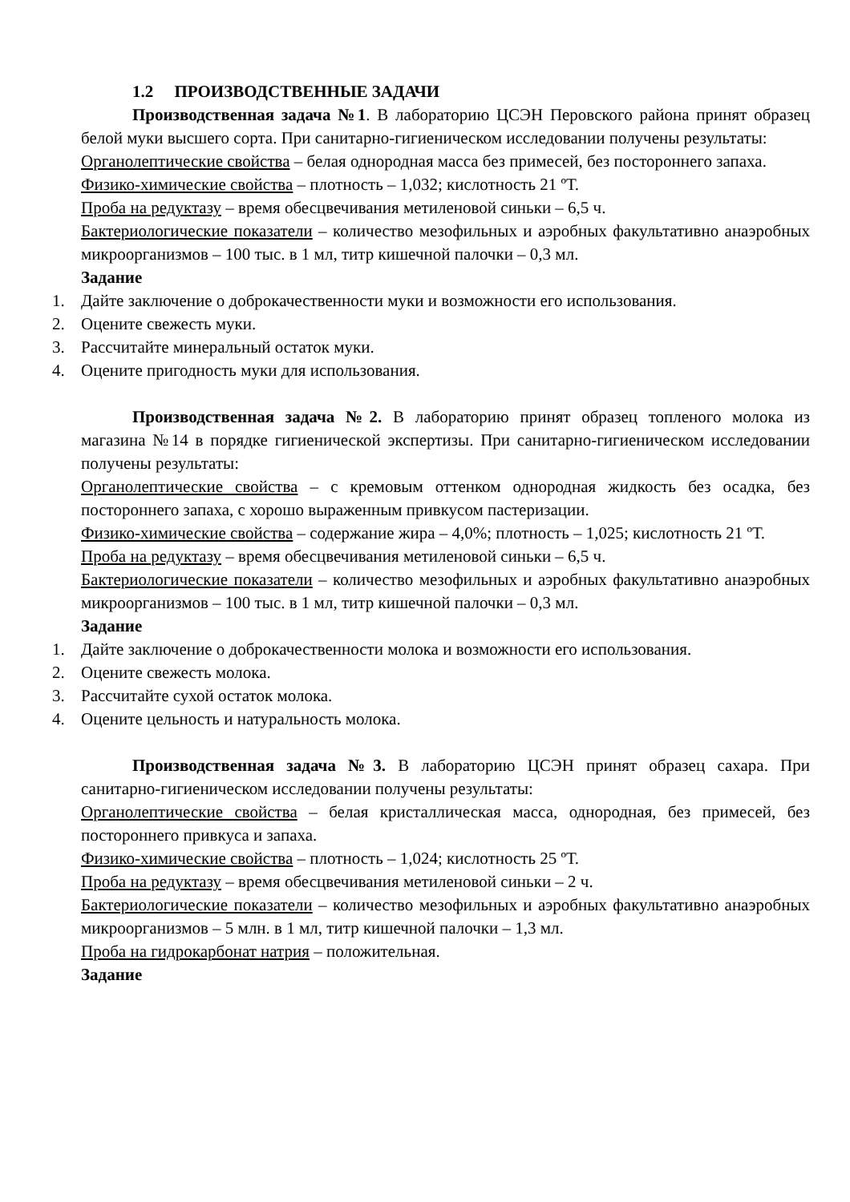1.2 ПРОИЗВОДСТВЕННЫЕ ЗАДАЧИ
Производственная задача №1. В лабораторию ЦСЭН Перовского района принят образец белой муки высшего сорта. При санитарно-гигиеническом исследовании получены результаты:
Органолептические свойства – белая однородная масса без примесей, без постороннего запаха.
Физико-химические свойства – плотность – 1,032; кислотность 21 ºТ.
Проба на редуктазу – время обесцвечивания метиленовой синьки – 6,5 ч.
Бактериологические показатели – количество мезофильных и аэробных факультативно анаэробных микроорганизмов – 100 тыс. в 1 мл, титр кишечной палочки – 0,3 мл.
Задание
1. Дайте заключение о доброкачественности муки и возможности его использования.
2. Оцените свежесть муки.
3. Рассчитайте минеральный остаток муки.
4. Оцените пригодность муки для использования.
Производственная задача №2. В лабораторию принят образец топленого молока из магазина №14 в порядке гигиенической экспертизы. При санитарно-гигиеническом исследовании получены результаты:
Органолептические свойства – с кремовым оттенком однородная жидкость без осадка, без постороннего запаха, с хорошо выраженным привкусом пастеризации.
Физико-химические свойства – содержание жира – 4,0%; плотность – 1,025; кислотность 21 ºТ.
Проба на редуктазу – время обесцвечивания метиленовой синьки – 6,5 ч.
Бактериологические показатели – количество мезофильных и аэробных факультативно анаэробных микроорганизмов – 100 тыс. в 1 мл, титр кишечной палочки – 0,3 мл.
Задание
1. Дайте заключение о доброкачественности молока и возможности его использования.
2. Оцените свежесть молока.
3. Рассчитайте сухой остаток молока.
4. Оцените цельность и натуральность молока.
Производственная задача №3. В лабораторию ЦСЭН принят образец сахара. При санитарно-гигиеническом исследовании получены результаты:
Органолептические свойства – белая кристаллическая масса, однородная, без примесей, без постороннего привкуса и запаха.
Физико-химические свойства – плотность – 1,024; кислотность 25 ºТ.
Проба на редуктазу – время обесцвечивания метиленовой синьки – 2 ч.
Бактериологические показатели – количество мезофильных и аэробных факультативно анаэробных микроорганизмов – 5 млн. в 1 мл, титр кишечной палочки – 1,3 мл.
Проба на гидрокарбонат натрия – положительная.
Задание